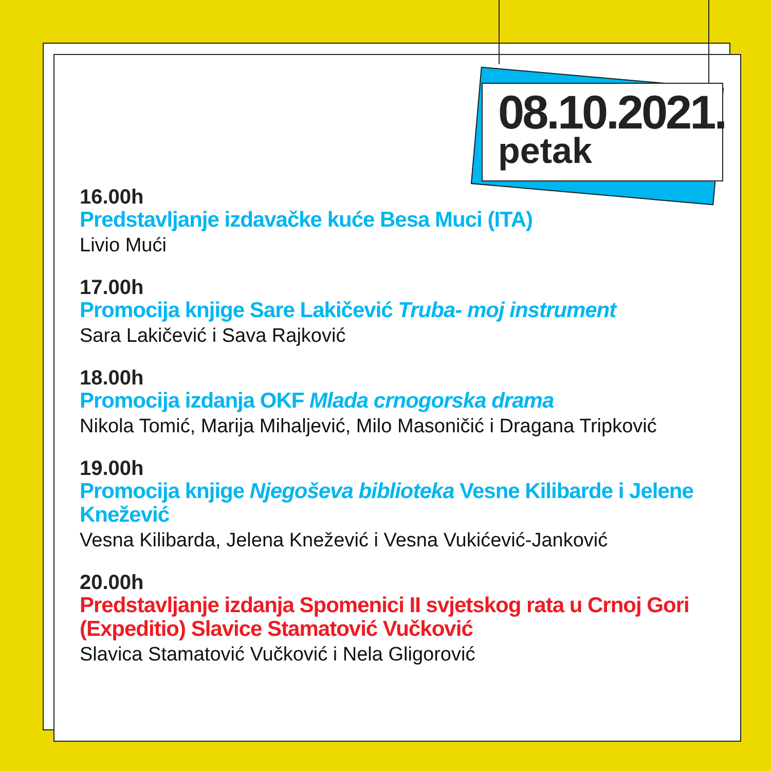08.10.2021.
petak
16.00h
Predstavljanje izdavačke kuće Besa Muci (ITA)
Livio Mući
17.00h
Promocija knjige Sare Lakičević Truba- moj instrument
Sara Lakičević i Sava Rajković
18.00h
Promocija izdanja OKF Mlada crnogorska drama
Nikola Tomić, Marija Mihaljević, Milo Masoničić i Dragana Tripković
19.00h
Promocija knjige Njegoševa biblioteka Vesne Kilibarde i Jelene Knežević
Vesna Kilibarda, Jelena Knežević i Vesna Vukićević-Janković
20.00h
Predstavljanje izdanja Spomenici II svjetskog rata u Crnoj Gori (Expeditio) Slavice Stamatović Vučković
Slavica Stamatović Vučković i Nela Gligorović